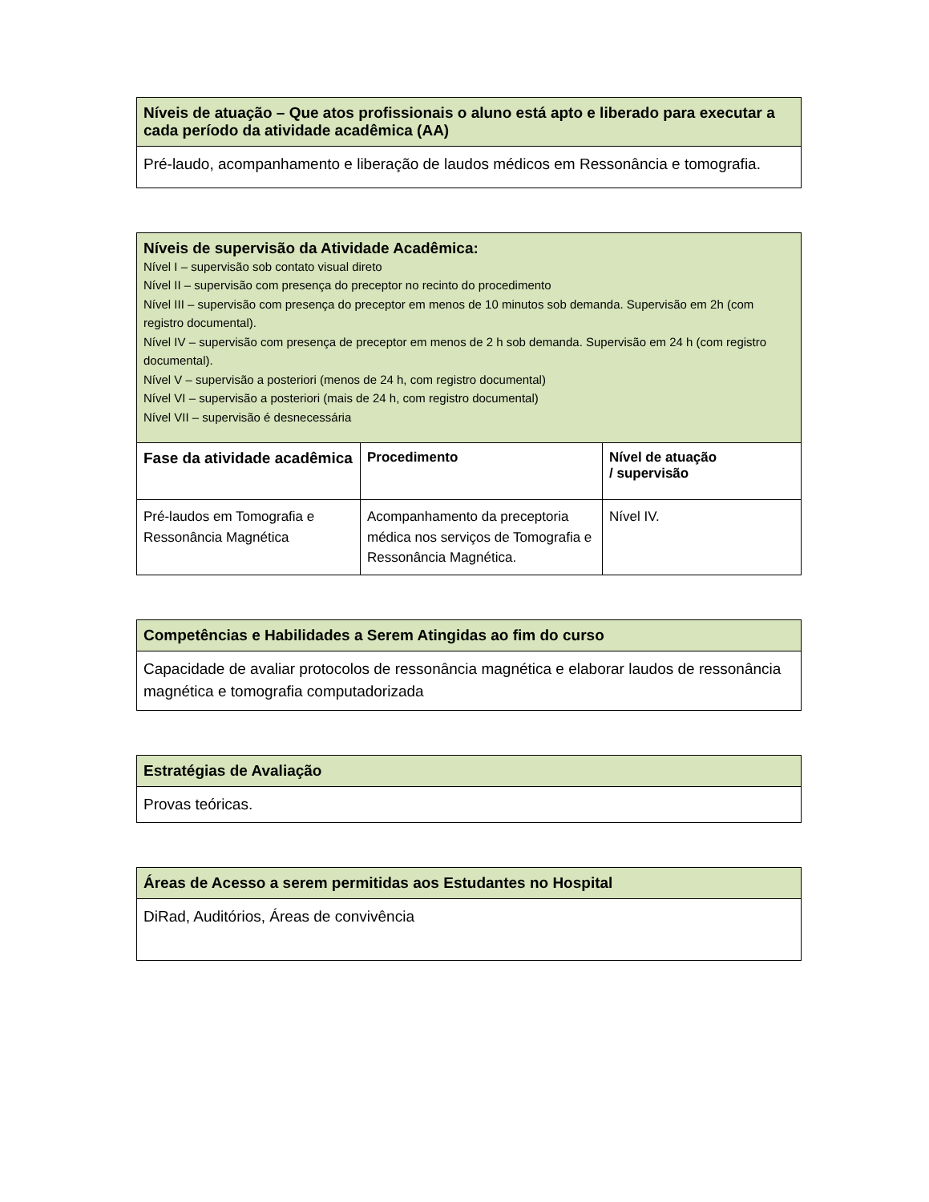| Níveis de atuação – Que atos profissionais o aluno está apto e liberado para executar a cada período da atividade acadêmica (AA) |
| Pré-laudo, acompanhamento e liberação de laudos médicos em Ressonância e tomografia. |
| Níveis de supervisão da Atividade Acadêmica: Nível I – supervisão sob contato visual direto Nível II – supervisão com presença do preceptor no recinto do procedimento Nível III – supervisão com presença do preceptor em menos de 10 minutos sob demanda. Supervisão em 2h (com registro documental). Nível IV – supervisão com presença de preceptor em menos de 2 h sob demanda. Supervisão em 24 h (com registro documental). Nível V – supervisão a posteriori (menos de 24 h, com registro documental) Nível VI – supervisão a posteriori (mais de 24 h, com registro documental) Nível VII – supervisão é desnecessária | | |
| Fase da atividade acadêmica | Procedimento | Nível de atuação / supervisão |
| Pré-laudos em Tomografia e Ressonância Magnética | Acompanhamento da preceptoria médica nos serviços de Tomografia e Ressonância Magnética. | Nível IV. |
| Competências e Habilidades a Serem Atingidas ao fim do curso |
| Capacidade de avaliar protocolos de ressonância magnética e elaborar laudos de ressonância magnética e tomografia computadorizada |
| Estratégias de Avaliação |
| Provas teóricas. |
| Áreas de Acesso a serem permitidas aos Estudantes no Hospital |
| DiRad, Auditórios, Áreas de convivência |